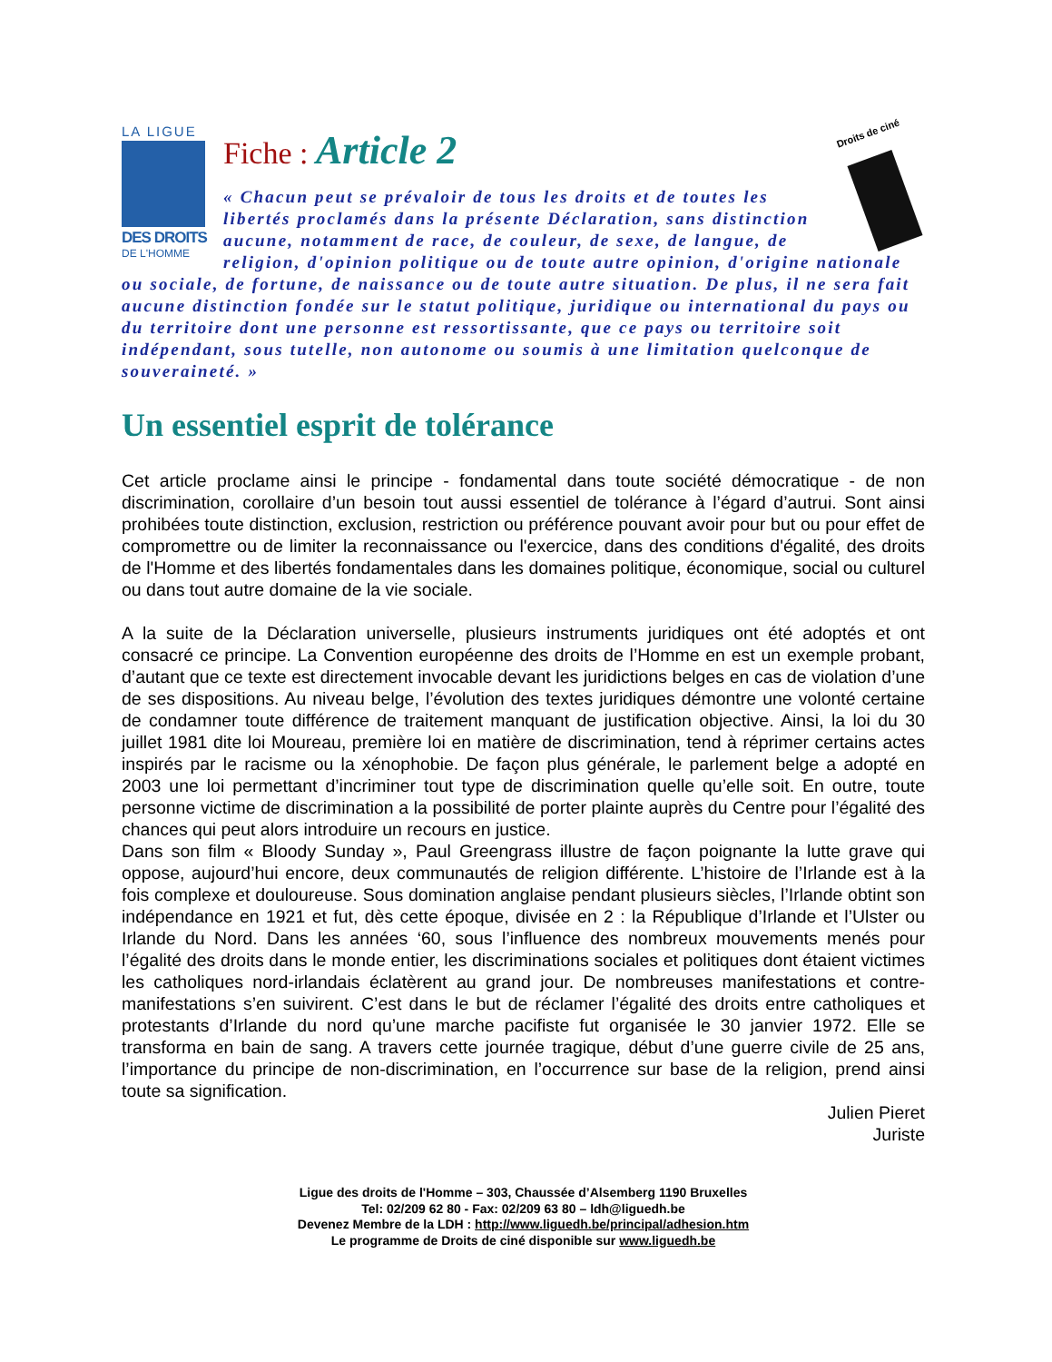LA LIGUE
DES DROITS
DE L'HOMME
Droits de ciné
Fiche : Article 2
« Chacun peut se prévaloir de tous les droits et de toutes les libertés proclamés dans la présente Déclaration, sans distinction aucune, notamment de race, de couleur, de sexe, de langue, de religion, d'opinion politique ou de toute autre opinion, d'origine nationale ou sociale, de fortune, de naissance ou de toute autre situation. De plus, il ne sera fait aucune distinction fondée sur le statut politique, juridique ou international du pays ou du territoire dont une personne est ressortissante, que ce pays ou territoire soit indépendant, sous tutelle, non autonome ou soumis à une limitation quelconque de souveraineté. »
Un essentiel esprit de tolérance
Cet article proclame ainsi le principe - fondamental dans toute société démocratique - de non discrimination, corollaire d’un besoin tout aussi essentiel de tolérance à l’égard d’autrui. Sont ainsi prohibées toute distinction, exclusion, restriction ou préférence pouvant avoir pour but ou pour effet de compromettre ou de limiter la reconnaissance ou l'exercice, dans des conditions d'égalité, des droits de l'Homme et des libertés fondamentales dans les domaines politique, économique, social ou culturel ou dans tout autre domaine de la vie sociale.
A la suite de la Déclaration universelle, plusieurs instruments juridiques ont été adoptés et ont consacré ce principe. La Convention européenne des droits de l’Homme en est un exemple probant, d’autant que ce texte est directement invocable devant les juridictions belges en cas de violation d’une de ses dispositions. Au niveau belge, l’évolution des textes juridiques démontre une volonté certaine de condamner toute différence de traitement manquant de justification objective. Ainsi, la loi du 30 juillet 1981 dite loi Moureau, première loi en matière de discrimination, tend à réprimer certains actes inspirés par le racisme ou la xénophobie. De façon plus générale, le parlement belge a adopté en 2003 une loi permettant d’incriminer tout type de discrimination quelle qu’elle soit. En outre, toute personne victime de discrimination a la possibilité de porter plainte auprès du Centre pour l’égalité des chances qui peut alors introduire un recours en justice.
Dans son film « Bloody Sunday », Paul Greengrass illustre de façon poignante la lutte grave qui oppose, aujourd’hui encore, deux communautés de religion différente. L’histoire de l’Irlande est à la fois complexe et douloureuse. Sous domination anglaise pendant plusieurs siècles, l’Irlande obtint son indépendance en 1921 et fut, dès cette époque, divisée en 2 : la République d’Irlande et l’Ulster ou Irlande du Nord. Dans les années ‘60, sous l’influence des nombreux mouvements menés pour l’égalité des droits dans le monde entier, les discriminations sociales et politiques dont étaient victimes les catholiques nord-irlandais éclatèrent au grand jour. De nombreuses manifestations et contre-manifestations s’en suivirent. C’est dans le but de réclamer l’égalité des droits entre catholiques et protestants d’Irlande du nord qu’une marche pacifiste fut organisée le 30 janvier 1972. Elle se transforma en bain de sang. A travers cette journée tragique, début d’une guerre civile de 25 ans, l’importance du principe de non-discrimination, en l’occurrence sur base de la religion, prend ainsi toute sa signification.
Julien Pieret
Juriste
Ligue des droits de l'Homme – 303, Chaussée d’Alsemberg 1190 Bruxelles
Tel: 02/209 62 80 - Fax: 02/209 63 80 – ldh@liguedh.be
Devenez Membre de la LDH : http://www.liguedh.be/principal/adhesion.htm
Le programme de Droits de ciné disponible sur www.liguedh.be